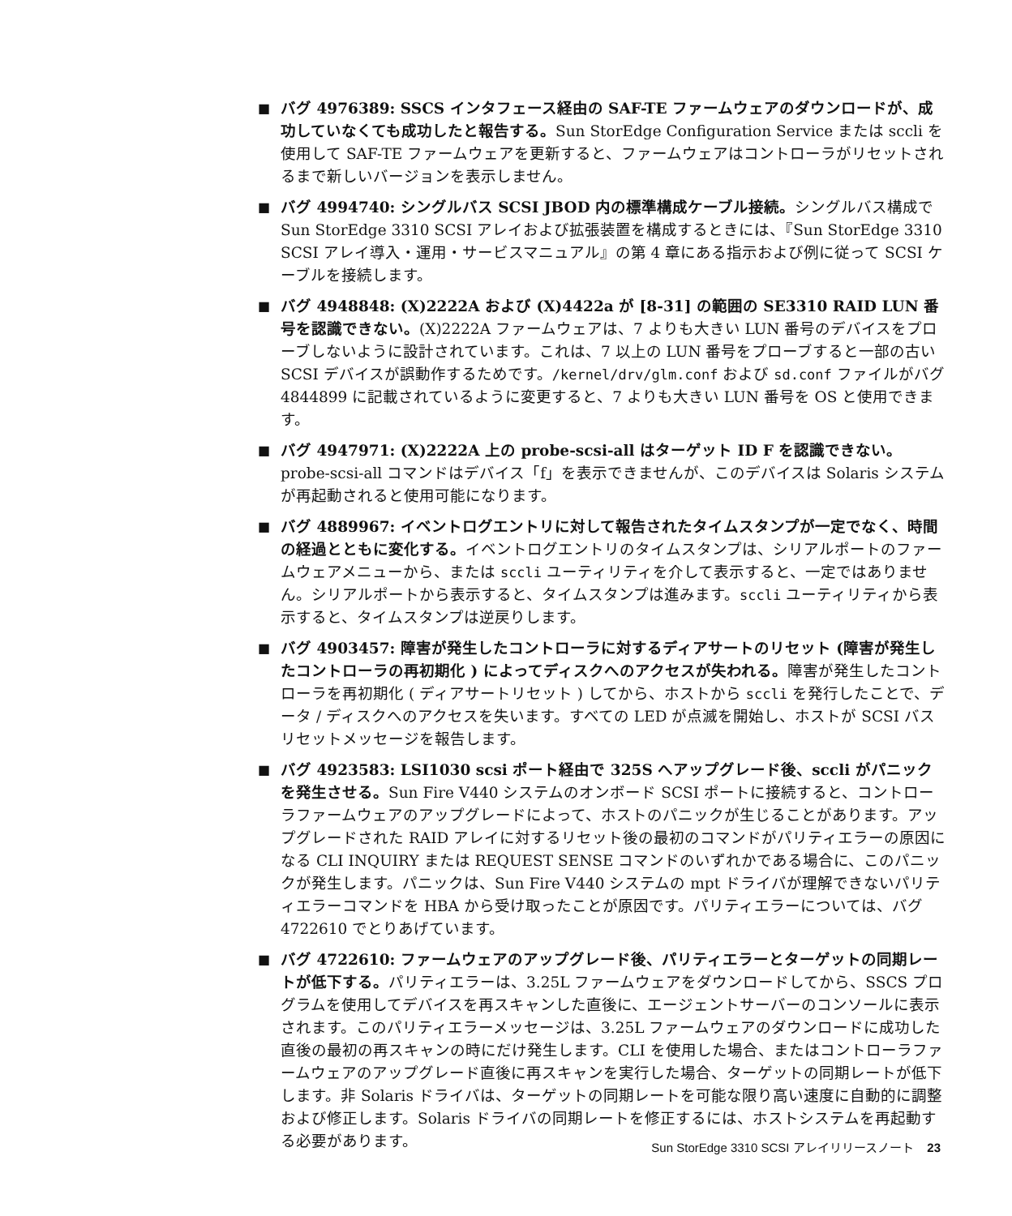■ バグ 4976389: SSCS インタフェース経由の SAF-TE ファームウェアのダウンロードが、成功していなくても成功したと報告する。Sun StorEdge Configuration Service または sccli を使用して SAF-TE ファームウェアを更新すると、ファームウェアはコントローラがリセットされるまで新しいバージョンを表示しません。
■ バグ 4994740: シングルバス SCSI JBOD 内の標準構成ケーブル接続。シングルバス構成で Sun StorEdge 3310 SCSI アレイおよび拡張装置を構成するときには、『Sun StorEdge 3310 SCSI アレイ導入・運用・サービスマニュアル』の第 4 章にある指示および例に従って SCSI ケーブルを接続します。
■ バグ 4948848: (X)2222A および (X)4422a が [8-31] の範囲の SE3310 RAID LUN 番号を認識できない。(X)2222A ファームウェアは、7 よりも大きい LUN 番号のデバイスをプローブしないように設計されています。これは、7 以上の LUN 番号をプローブすると一部の古い SCSI デバイスが誤動作するためです。/kernel/drv/glm.conf および sd.conf ファイルがバグ 4844899 に記載されているように変更すると、7 よりも大きい LUN 番号を OS と使用できます。
■ バグ 4947971: (X)2222A 上の probe-scsi-all はターゲット ID F を認識できない。probe-scsi-all コマンドはデバイス「f」を表示できませんが、このデバイスは Solaris システムが再起動されると使用可能になります。
■ バグ 4889967: イベントログエントリに対して報告されたタイムスタンプが一定でなく、時間の経過とともに変化する。イベントログエントリのタイムスタンプは、シリアルポートのファームウェアメニューから、または sccli ユーティリティを介して表示すると、一定ではありません。シリアルポートから表示すると、タイムスタンプは進みます。sccli ユーティリティから表示すると、タイムスタンプは逆戻りします。
■ バグ 4903457: 障害が発生したコントローラに対するディアサートのリセット (障害が発生したコントローラの再初期化 ) によってディスクへのアクセスが失われる。障害が発生したコントローラを再初期化 ( ディアサートリセット ) してから、ホストから sccli を発行したことで、データ / ディスクへのアクセスを失います。すべての LED が点滅を開始し、ホストが SCSI バスリセットメッセージを報告します。
■ バグ 4923583: LSI1030 scsi ポート経由で 325S へアップグレード後、sccli がパニックを発生させる。Sun Fire V440 システムのオンボード SCSI ポートに接続すると、コントローラファームウェアのアップグレードによって、ホストのパニックが生じることがあります。アップグレードされた RAID アレイに対するリセット後の最初のコマンドがパリティエラーの原因になる CLI INQUIRY または REQUEST SENSE コマンドのいずれかである場合に、このパニックが発生します。パニックは、Sun Fire V440 システムの mpt ドライバが理解できないパリティエラーコマンドを HBA から受け取ったことが原因です。パリティエラーについては、バグ 4722610 でとりあげています。
■ バグ 4722610: ファームウェアのアップグレード後、パリティエラーとターゲットの同期レートが低下する。パリティエラーは、3.25L ファームウェアをダウンロードしてから、SSCS プログラムを使用してデバイスを再スキャンした直後に、エージェントサーバーのコンソールに表示されます。このパリティエラーメッセージは、3.25L ファームウェアのダウンロードに成功した直後の最初の再スキャンの時にだけ発生します。CLI を使用した場合、またはコントローラファームウェアのアップグレード直後に再スキャンを実行した場合、ターゲットの同期レートが低下します。非 Solaris ドライバは、ターゲットの同期レートを可能な限り高い速度に自動的に調整および修正します。Solaris ドライバの同期レートを修正するには、ホストシステムを再起動する必要があります。
Sun StorEdge 3310 SCSI アレイリリースノート 23